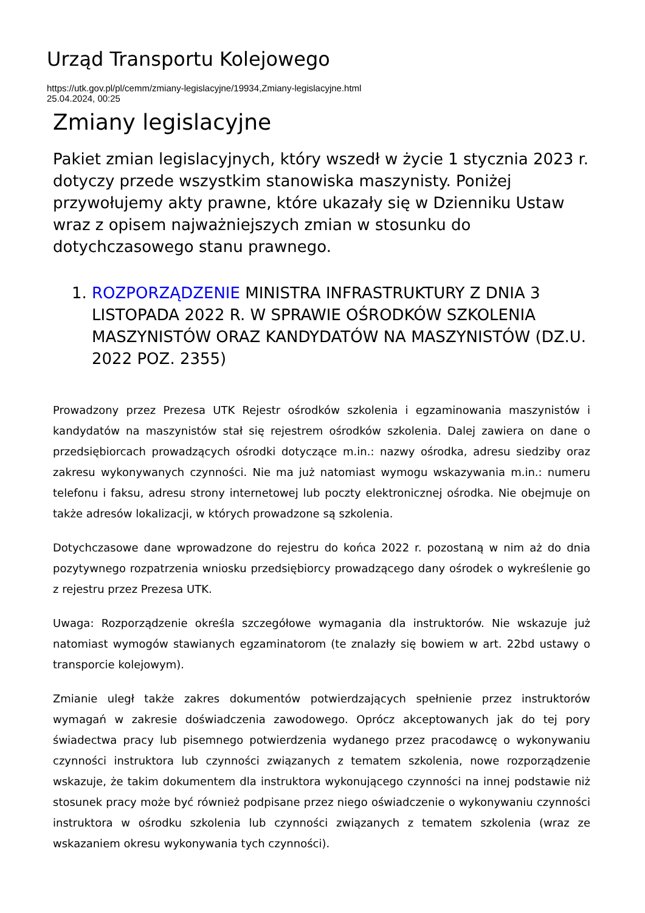Urząd Transportu Kolejowego
https://utk.gov.pl/pl/cemm/zmiany-legislacyjne/19934,Zmiany-legislacyjne.html
25.04.2024, 00:25
Zmiany legislacyjne
Pakiet zmian legislacyjnych, który wszedł w życie 1 stycznia 2023 r. dotyczy przede wszystkim stanowiska maszynisty. Poniżej przywołujemy akty prawne, które ukazały się w Dzienniku Ustaw wraz z opisem najważniejszych zmian w stosunku do dotychczasowego stanu prawnego.
1. ROZPORZĄDZENIE MINISTRA INFRASTRUKTURY Z DNIA 3 LISTOPADA 2022 R. W SPRAWIE OŚRODKÓW SZKOLENIA MASZYNISTÓW ORAZ KANDYDATÓW NA MASZYNISTÓW (DZ.U. 2022 POZ. 2355)
Prowadzony przez Prezesa UTK Rejestr ośrodków szkolenia i egzaminowania maszynistów i kandydatów na maszynistów stał się rejestrem ośrodków szkolenia. Dalej zawiera on dane o przedsiębiorcach prowadzących ośrodki dotyczące m.in.: nazwy ośrodka, adresu siedziby oraz zakresu wykonywanych czynności. Nie ma już natomiast wymogu wskazywania m.in.: numeru telefonu i faksu, adresu strony internetowej lub poczty elektronicznej ośrodka. Nie obejmuje on także adresów lokalizacji, w których prowadzone są szkolenia.
Dotychczasowe dane wprowadzone do rejestru do końca 2022 r. pozostaną w nim aż do dnia pozytywnego rozpatrzenia wniosku przedsiębiorcy prowadzącego dany ośrodek o wykreślenie go z rejestru przez Prezesa UTK.
Uwaga: Rozporządzenie określa szczegółowe wymagania dla instruktorów. Nie wskazuje już natomiast wymogów stawianych egzaminatorom (te znalazły się bowiem w art. 22bd ustawy o transporcie kolejowym).
Zmianie uległ także zakres dokumentów potwierdzających spełnienie przez instruktorów wymagań w zakresie doświadczenia zawodowego. Oprócz akceptowanych jak do tej pory świadectwa pracy lub pisemnego potwierdzenia wydanego przez pracodawcę o wykonywaniu czynności instruktora lub czynności związanych z tematem szkolenia, nowe rozporządzenie wskazuje, że takim dokumentem dla instruktora wykonującego czynności na innej podstawie niż stosunek pracy może być również podpisane przez niego oświadczenie o wykonywaniu czynności instruktora w ośrodku szkolenia lub czynności związanych z tematem szkolenia (wraz ze wskazaniem okresu wykonywania tych czynności).